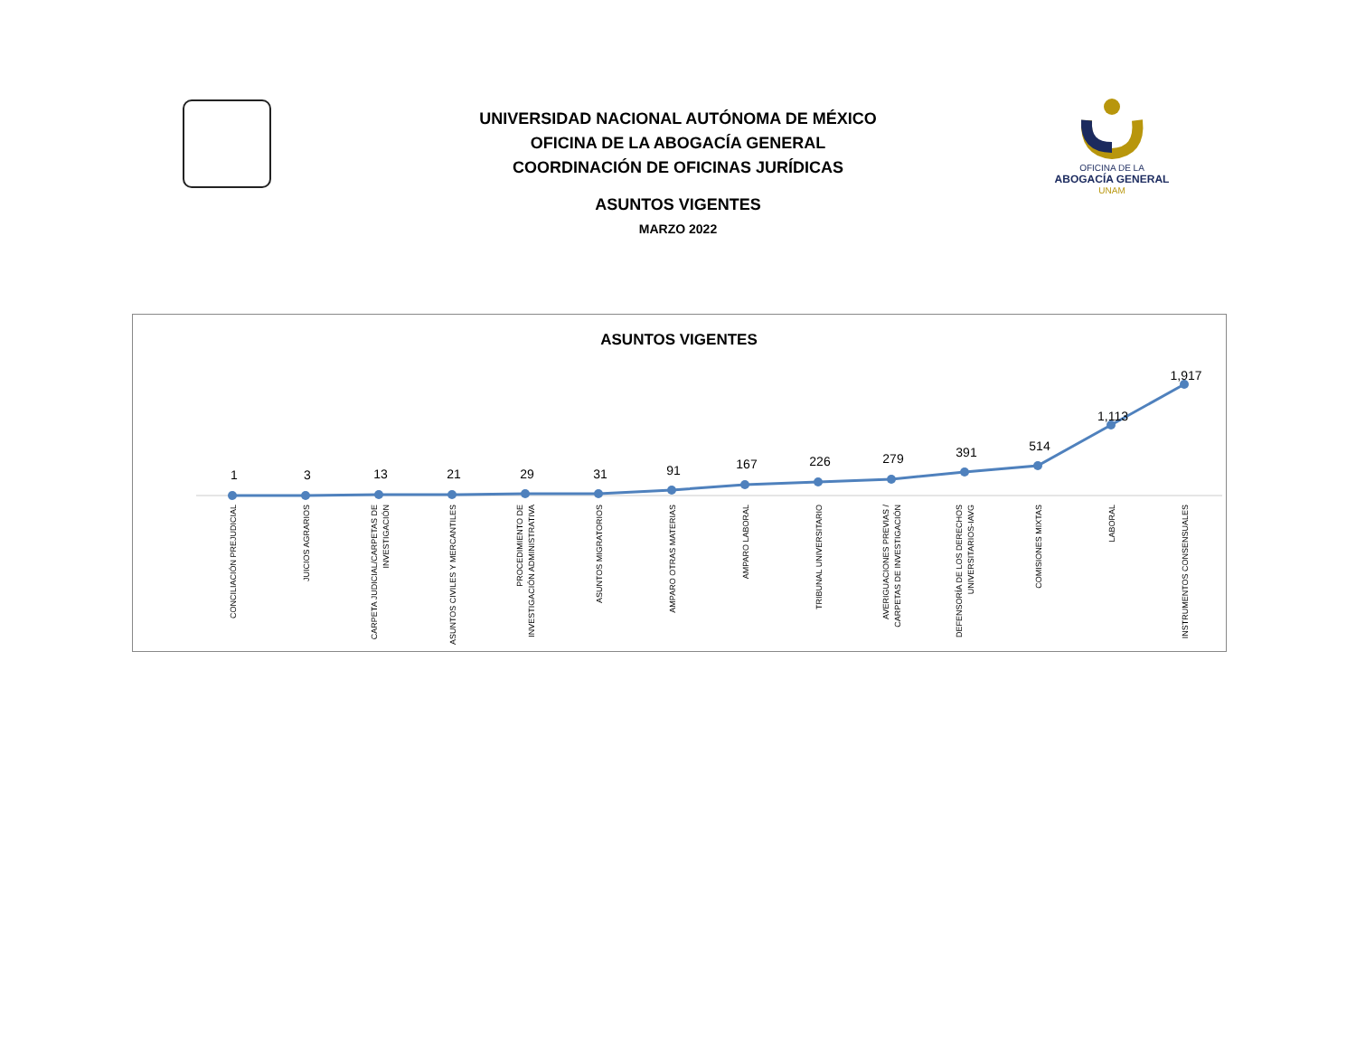UNIVERSIDAD NACIONAL AUTÓNOMA DE MÉXICO
OFICINA DE LA ABOGACÍA GENERAL
COORDINACIÓN DE OFICINAS JURÍDICAS
ASUNTOS VIGENTES
MARZO 2022
OFICINA DE LA
ABOGACÍA GENERAL
UNAM
ASUNTOS VIGENTES
1
3
13
21
29
31
91
167
226
279
391
514
1,113
1,917
CONCILIACIÓN PREJUDICIAL
JUICIOS AGRARIOS
CARPETA JUDICIAL/CARPETAS DE
INVESTIGACIÓN
ASUNTOS CIVILES Y MERCANTILES
PROCEDIMIENTO DE
INVESTIGACIÓN ADMINISTRATIVA
ASUNTOS MIGRATORIOS
AMPARO OTRAS MATERIAS
AMPARO LABORAL
TRIBUNAL UNIVERSITARIO
AVERIGUACIONES PREVIAS /
CARPETAS DE INVESTIGACIÓN
DEFENSORÍA DE LOS DERECHOS
UNIVERSITARIOS-IAVG
COMISIONES MIXTAS
LABORAL
INSTRUMENTOS CONSENSUALES